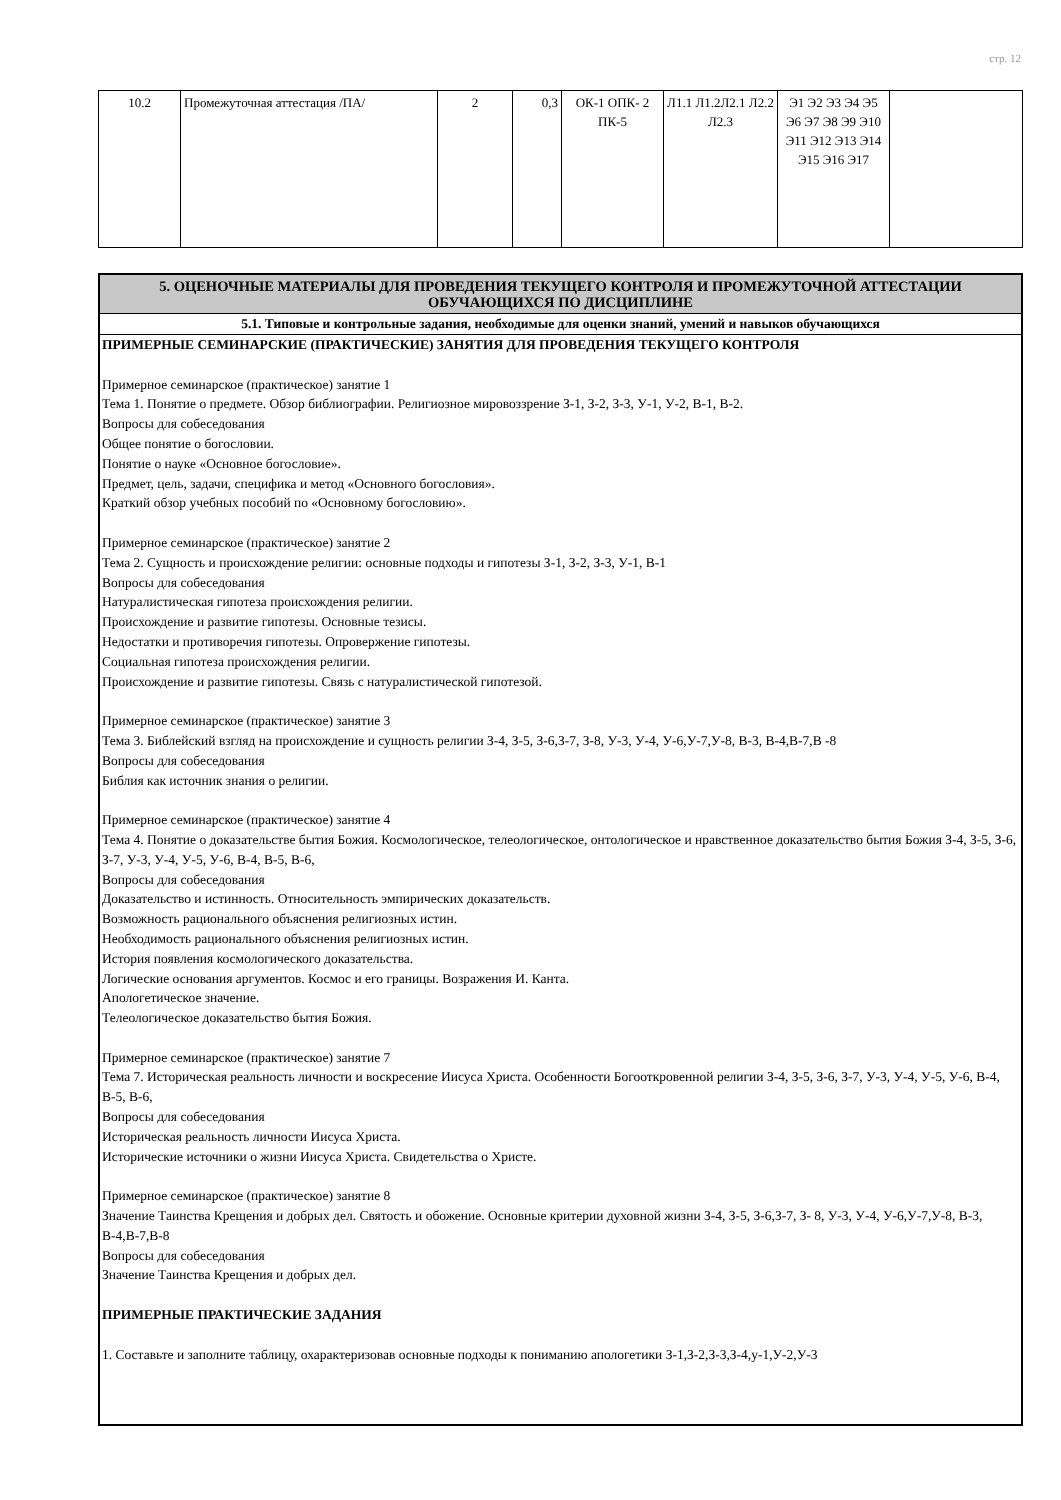стр. 12
| 10.2 | Промежуточная аттестация /ПА/ | 2 | 0,3 | ОК-1 ОПК- 2 ПК-5 | Л1.1 Л1.2Л2.1 Л2.2 Л2.3 | Э1 Э2 Э3 Э4 Э5 Э6 Э7 Э8 Э9 Э10 Э11 Э12 Э13 Э14 Э15 Э16 Э17 | |
5. ОЦЕНОЧНЫЕ МАТЕРИАЛЫ ДЛЯ ПРОВЕДЕНИЯ ТЕКУЩЕГО КОНТРОЛЯ И ПРОМЕЖУТОЧНОЙ АТТЕСТАЦИИ ОБУЧАЮЩИХСЯ ПО ДИСЦИПЛИНЕ
5.1. Типовые и контрольные задания, необходимые для оценки знаний, умений и навыков обучающихся
ПРИМЕРНЫЕ СЕМИНАРСКИЕ (ПРАКТИЧЕСКИЕ) ЗАНЯТИЯ ДЛЯ ПРОВЕДЕНИЯ ТЕКУЩЕГО КОНТРОЛЯ
Примерное семинарское (практическое) занятие 1
Тема 1. Понятие о предмете. Обзор библиографии. Религиозное мировоззрение З-1, З-2, З-3, У-1, У-2, В-1, В-2.
Вопросы для собеседования
Общее понятие о богословии.
Понятие о науке «Основное богословие».
Предмет, цель, задачи, специфика и метод «Основного богословия».
Краткий обзор учебных пособий по «Основному богословию».
Примерное семинарское (практическое) занятие 2
Тема 2. Сущность и происхождение религии: основные подходы и гипотезы З-1, З-2, З-3, У-1, В-1
Вопросы для собеседования
Натуралистическая гипотеза происхождения религии.
Происхождение и развитие гипотезы. Основные тезисы.
Недостатки и противоречия гипотезы. Опровержение гипотезы.
Социальная гипотеза происхождения религии.
Происхождение и развитие гипотезы. Связь с натуралистической гипотезой.
Примерное семинарское (практическое) занятие 3
Тема 3. Библейский взгляд на происхождение и сущность религии З-4, З-5, З-6,З-7, З-8, У-3, У-4, У-6,У-7,У-8, В-3, В-4,В-7,В -8
Вопросы для собеседования
Библия как источник знания о религии.
Примерное семинарское (практическое) занятие 4
Тема 4. Понятие о доказательстве бытия Божия. Космологическое, телеологическое, онтологическое и нравственное доказательство бытия Божия З-4, З-5, З-6, З-7, У-3, У-4, У-5, У-6, В-4, В-5, В-6,
Вопросы для собеседования
Доказательство и истинность. Относительность эмпирических доказательств.
Возможность рационального объяснения религиозных истин.
Необходимость рационального объяснения религиозных истин.
История появления космологического доказательства.
Логические основания аргументов. Космос и его границы. Возражения И. Канта.
Апологетическое значение.
Телеологическое доказательство бытия Божия.
Примерное семинарское (практическое) занятие 7
Тема 7. Историческая реальность личности и воскресение Иисуса Христа. Особенности Богооткровенной религии З-4, З-5, З-6, З-7, У-3, У-4, У-5, У-6, В-4, В-5, В-6,
Вопросы для собеседования
Историческая реальность личности Иисуса Христа.
Исторические источники о жизни Иисуса Христа. Свидетельства о Христе.
Примерное семинарское (практическое) занятие 8
Значение Таинства Крещения и добрых дел. Святость и обожение. Основные критерии духовной жизни З-4, З-5, З-6,З-7, З- 8, У-3, У-4, У-6,У-7,У-8, В-3, В-4,В-7,В-8
Вопросы для собеседования
Значение Таинства Крещения и добрых дел.
ПРИМЕРНЫЕ ПРАКТИЧЕСКИЕ ЗАДАНИЯ
1. Составьте и заполните таблицу, охарактеризовав основные подходы к пониманию апологетики З-1,З-2,З-3,З-4,у-1,У-2,У-3